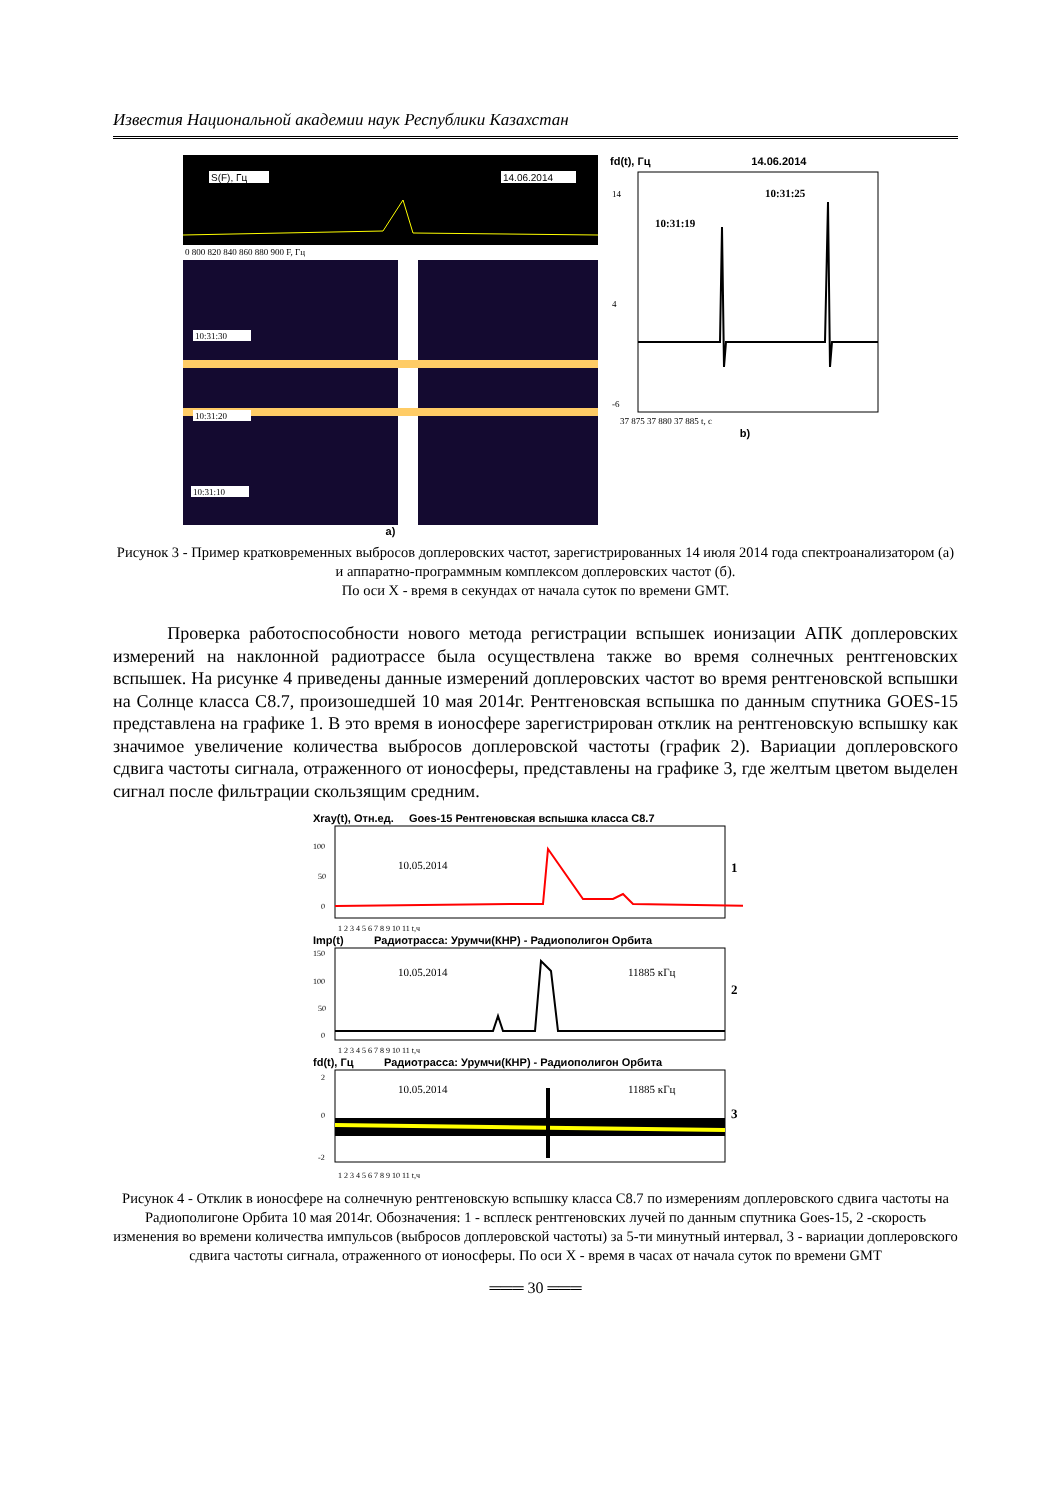Известия Национальной академии наук Республики Казахстан
S(F), Гц
14.06.2014
0 800 820 840 860 880 900 F, Гц
10:31:30
10:31:20
10:31:10
a)
fd(t), Гц 14.06.2014
14
4
-6
10:31:19
10:31:25
37 875 37 880 37 885 t, c
b)
Рисунок 3 - Пример кратковременных выбросов доплеровских частот, зарегистрированных 14 июля 2014 года спектроанализатором (а) и аппаратно-программным комплексом доплеровских частот (б).
По оси X - время в секундах от начала суток по времени GMT.
Проверка работоспособности нового метода регистрации вспышек ионизации АПК доплеровских измерений на наклонной радиотрассе была осуществлена также во время солнечных рентгеновских вспышек. На рисунке 4 приведены данные измерений доплеровских частот во время рентгеновской вспышки на Солнце класса С8.7, произошедшей 10 мая 2014г. Рентгеновская вспышка по данным спутника GOES-15 представлена на графике 1. В это время в ионосфере зарегистрирован отклик на рентгеновскую вспышку как значимое увеличение количества выбросов доплеровской частоты (график 2). Вариации доплеровского сдвига частоты сигнала, отраженного от ионосферы, представлены на графике 3, где желтым цветом выделен сигнал после фильтрации скользящим средним.
Xray(t), Отн.ед. Goes-15 Рентгеновская вспышка класса С8.7
100
50
0
10.05.2014
1
1 2 3 4 5 6 7 8 9 10 11 t,ч
Imp(t) Радиотрасса: Урумчи(КНР) - Радиополигон Орбита
150
100
50
0
10.05.2014
11885 кГц
2
1 2 3 4 5 6 7 8 9 10 11 t,ч
fd(t), Гц Радиотрасса: Урумчи(КНР) - Радиополигон Орбита
2
0
-2
10.05.2014
11885 кГц
3
1 2 3 4 5 6 7 8 9 10 11 t,ч
Рисунок 4 - Отклик в ионосфере на солнечную рентгеновскую вспышку класса С8.7 по измерениям доплеровского сдвига частоты на Радиополигоне Орбита 10 мая 2014г. Обозначения: 1 - всплеск рентгеновских лучей по данным спутника Goes-15, 2 -скорость изменения во времени количества импульсов (выбросов доплеровской частоты) за 5-ти минутный интервал, 3 - вариации доплеровского сдвига частоты сигнала, отраженного от ионосферы. По оси X - время в часах от начала суток по времени GMT
═══ 30 ═══